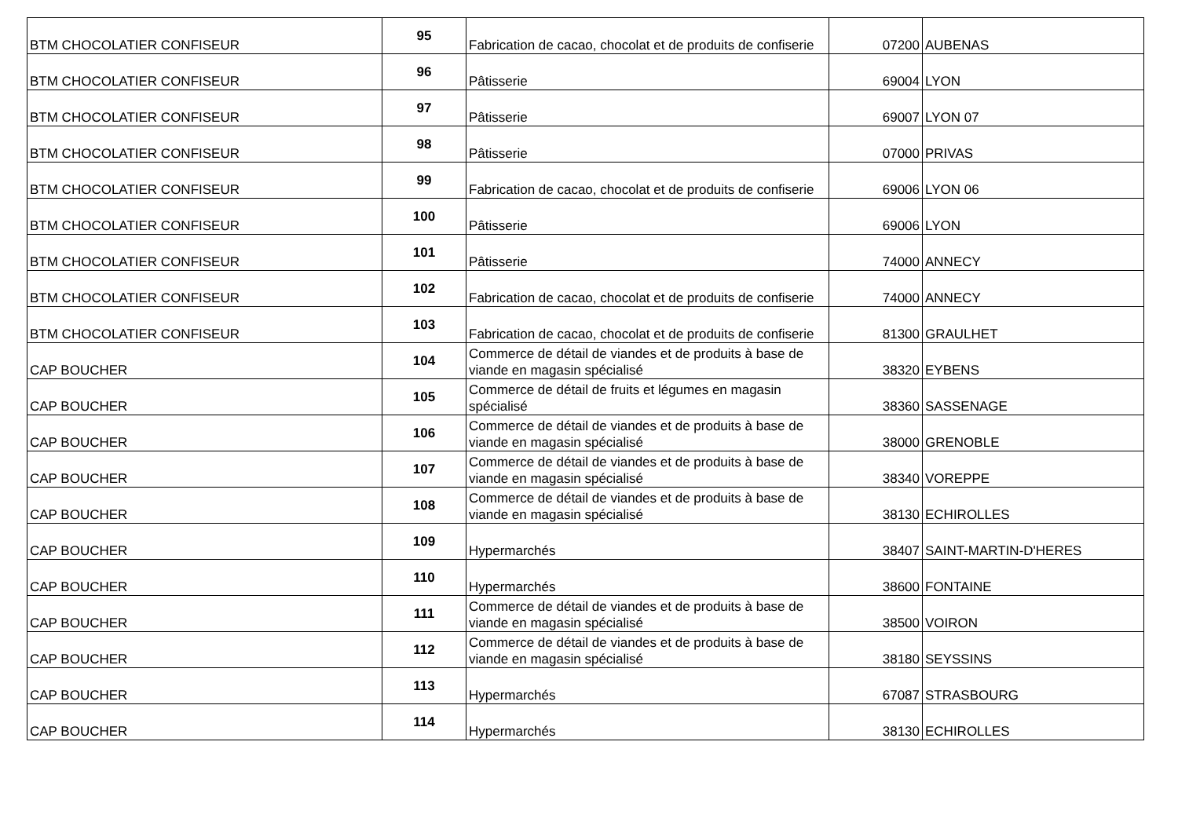| BTM CHOCOLATIER CONFISEUR | 95 | Fabrication de cacao, chocolat et de produits de confiserie | 07200 | AUBENAS |
| BTM CHOCOLATIER CONFISEUR | 96 | Pâtisserie | 69004 | LYON |
| BTM CHOCOLATIER CONFISEUR | 97 | Pâtisserie | 69007 | LYON 07 |
| BTM CHOCOLATIER CONFISEUR | 98 | Pâtisserie | 07000 | PRIVAS |
| BTM CHOCOLATIER CONFISEUR | 99 | Fabrication de cacao, chocolat et de produits de confiserie | 69006 | LYON 06 |
| BTM CHOCOLATIER CONFISEUR | 100 | Pâtisserie | 69006 | LYON |
| BTM CHOCOLATIER CONFISEUR | 101 | Pâtisserie | 74000 | ANNECY |
| BTM CHOCOLATIER CONFISEUR | 102 | Fabrication de cacao, chocolat et de produits de confiserie | 74000 | ANNECY |
| BTM CHOCOLATIER CONFISEUR | 103 | Fabrication de cacao, chocolat et de produits de confiserie | 81300 | GRAULHET |
| CAP BOUCHER | 104 | Commerce de détail de viandes et de produits à base de viande en magasin spécialisé | 38320 | EYBENS |
| CAP BOUCHER | 105 | Commerce de détail de fruits et légumes en magasin spécialisé | 38360 | SASSENAGE |
| CAP BOUCHER | 106 | Commerce de détail de viandes et de produits à base de viande en magasin spécialisé | 38000 | GRENOBLE |
| CAP BOUCHER | 107 | Commerce de détail de viandes et de produits à base de viande en magasin spécialisé | 38340 | VOREPPE |
| CAP BOUCHER | 108 | Commerce de détail de viandes et de produits à base de viande en magasin spécialisé | 38130 | ECHIROLLES |
| CAP BOUCHER | 109 | Hypermarchés | 38407 | SAINT-MARTIN-D'HERES |
| CAP BOUCHER | 110 | Hypermarchés | 38600 | FONTAINE |
| CAP BOUCHER | 111 | Commerce de détail de viandes et de produits à base de viande en magasin spécialisé | 38500 | VOIRON |
| CAP BOUCHER | 112 | Commerce de détail de viandes et de produits à base de viande en magasin spécialisé | 38180 | SEYSSINS |
| CAP BOUCHER | 113 | Hypermarchés | 67087 | STRASBOURG |
| CAP BOUCHER | 114 | Hypermarchés | 38130 | ECHIROLLES |